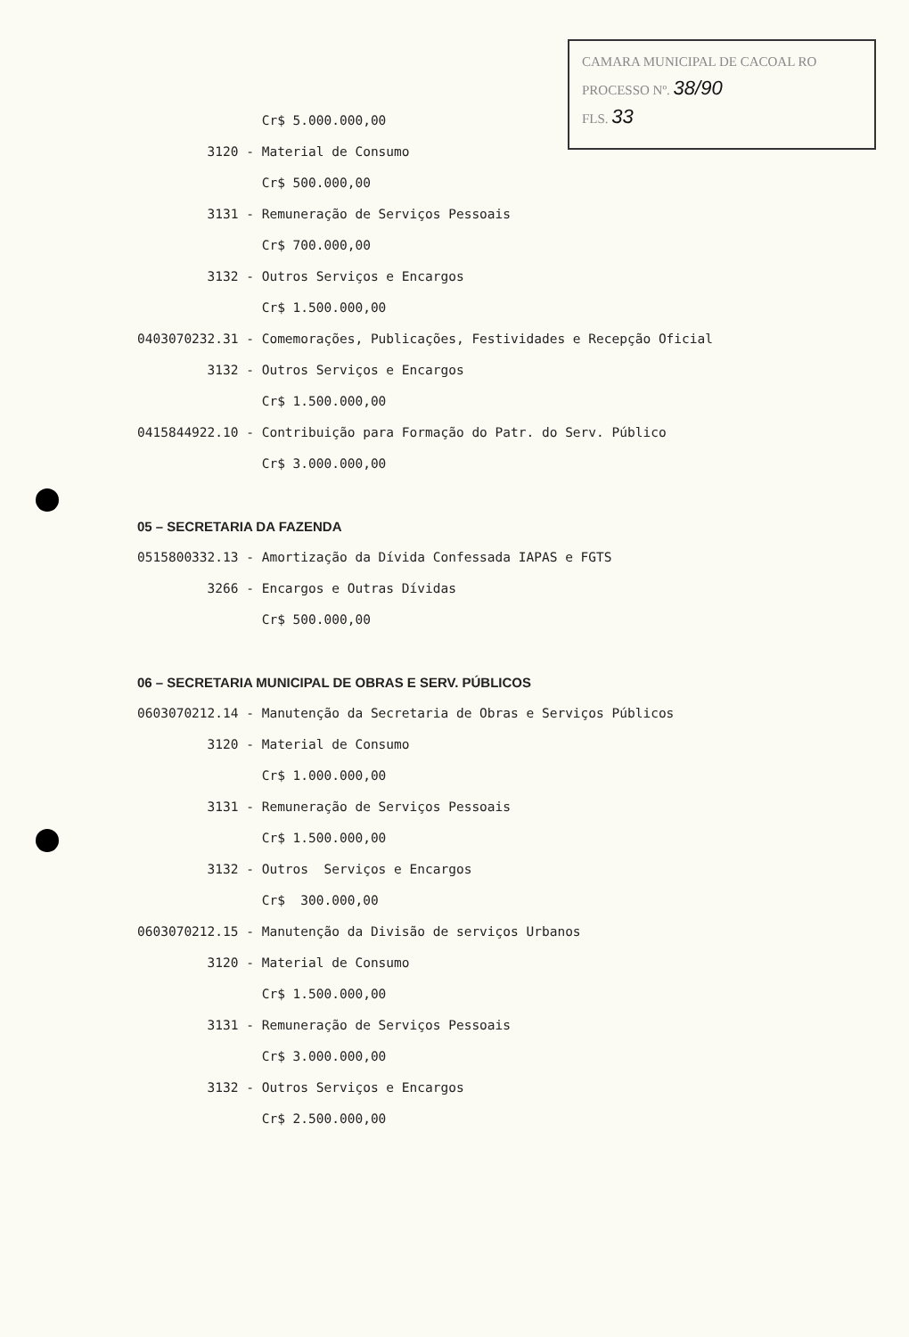CAMARA MUNICIPAL DE CACOAL RO
PROCESSO Nº. 38/90
FLS. 33
Cr$ 5.000.000,00
3120 - Material de Consumo
Cr$ 500.000,00
3131 - Remuneração de Serviços Pessoais
Cr$ 700.000,00
3132 - Outros Serviços e Encargos
Cr$ 1.500.000,00
0403070232.31 - Comemorações, Publicações, Festividades e Recepção Oficial
3132 - Outros Serviços e Encargos
Cr$ 1.500.000,00
0415844922.10 - Contribuição para Formação do Patr. do Serv. Público
Cr$ 3.000.000,00
05 – SECRETARIA DA FAZENDA
0515800332.13 - Amortização da Dívida Confessada IAPAS e FGTS
3266 - Encargos e Outras Dívidas
Cr$ 500.000,00
06 – SECRETARIA MUNICIPAL DE OBRAS E SERV. PÚBLICOS
0603070212.14 - Manutenção da Secretaria de Obras e Serviços Públicos
3120 - Material de Consumo
Cr$ 1.000.000,00
3131 - Remuneração de Serviços Pessoais
Cr$ 1.500.000,00
3132 - Outros Serviços e Encargos
Cr$ 300.000,00
0603070212.15 - Manutenção da Divisão de serviços Urbanos
3120 - Material de Consumo
Cr$ 1.500.000,00
3131 - Remuneração de Serviços Pessoais
Cr$ 3.000.000,00
3132 - Outros Serviços e Encargos
Cr$ 2.500.000,00